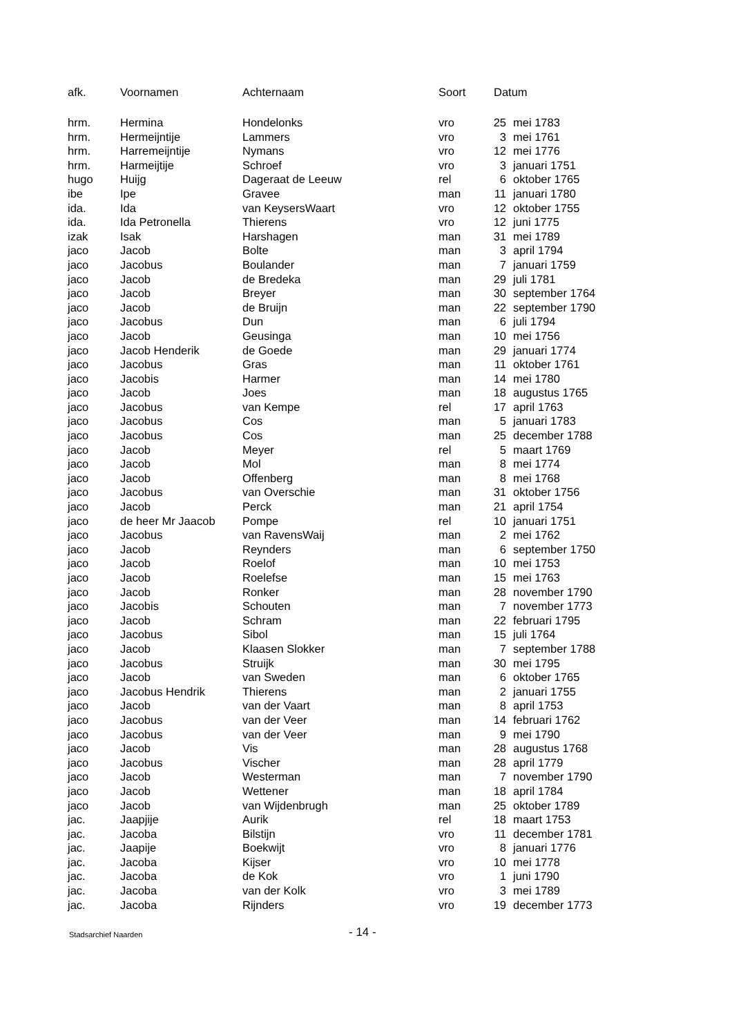| afk. | Voornamen | Achternaam | Soort | Datum | |
| --- | --- | --- | --- | --- | --- |
| hrm. | Hermina | Hondelonks | vro | 25 | mei 1783 |
| hrm. | Hermeijntije | Lammers | vro | 3 | mei 1761 |
| hrm. | Harremeijntije | Nymans | vro | 12 | mei 1776 |
| hrm. | Harmeijtije | Schroef | vro | 3 | januari 1751 |
| hugo | Huijg | Dageraat de Leeuw | rel | 6 | oktober 1765 |
| ibe | Ipe | Gravee | man | 11 | januari 1780 |
| ida. | Ida | van KeysersWaart | vro | 12 | oktober 1755 |
| ida. | Ida Petronella | Thierens | vro | 12 | juni 1775 |
| izak | Isak | Harshagen | man | 31 | mei 1789 |
| jaco | Jacob | Bolte | man | 3 | april 1794 |
| jaco | Jacobus | Boulander | man | 7 | januari 1759 |
| jaco | Jacob | de Bredeka | man | 29 | juli 1781 |
| jaco | Jacob | Breyer | man | 30 | september 1764 |
| jaco | Jacob | de Bruijn | man | 22 | september 1790 |
| jaco | Jacobus | Dun | man | 6 | juli 1794 |
| jaco | Jacob | Geusinga | man | 10 | mei 1756 |
| jaco | Jacob Henderik | de Goede | man | 29 | januari 1774 |
| jaco | Jacobus | Gras | man | 11 | oktober 1761 |
| jaco | Jacobis | Harmer | man | 14 | mei 1780 |
| jaco | Jacob | Joes | man | 18 | augustus 1765 |
| jaco | Jacobus | van Kempe | rel | 17 | april 1763 |
| jaco | Jacobus | Cos | man | 5 | januari 1783 |
| jaco | Jacobus | Cos | man | 25 | december 1788 |
| jaco | Jacob | Meyer | rel | 5 | maart 1769 |
| jaco | Jacob | Mol | man | 8 | mei 1774 |
| jaco | Jacob | Offenberg | man | 8 | mei 1768 |
| jaco | Jacobus | van Overschie | man | 31 | oktober 1756 |
| jaco | Jacob | Perck | man | 21 | april 1754 |
| jaco | de heer Mr Jaacob | Pompe | rel | 10 | januari 1751 |
| jaco | Jacobus | van RavensWaij | man | 2 | mei 1762 |
| jaco | Jacob | Reynders | man | 6 | september 1750 |
| jaco | Jacob | Roelof | man | 10 | mei 1753 |
| jaco | Jacob | Roelefse | man | 15 | mei 1763 |
| jaco | Jacob | Ronker | man | 28 | november 1790 |
| jaco | Jacobis | Schouten | man | 7 | november 1773 |
| jaco | Jacob | Schram | man | 22 | februari 1795 |
| jaco | Jacobus | Sibol | man | 15 | juli 1764 |
| jaco | Jacob | Klaasen Slokker | man | 7 | september 1788 |
| jaco | Jacobus | Struijk | man | 30 | mei 1795 |
| jaco | Jacob | van Sweden | man | 6 | oktober 1765 |
| jaco | Jacobus Hendrik | Thierens | man | 2 | januari 1755 |
| jaco | Jacob | van der Vaart | man | 8 | april 1753 |
| jaco | Jacobus | van der Veer | man | 14 | februari 1762 |
| jaco | Jacobus | van der Veer | man | 9 | mei 1790 |
| jaco | Jacob | Vis | man | 28 | augustus 1768 |
| jaco | Jacobus | Vischer | man | 28 | april 1779 |
| jaco | Jacob | Westerman | man | 7 | november 1790 |
| jaco | Jacob | Wettener | man | 18 | april 1784 |
| jaco | Jacob | van Wijdenbrugh | man | 25 | oktober 1789 |
| jac. | Jaapjije | Aurik | rel | 18 | maart 1753 |
| jac. | Jacoba | Bilstijn | vro | 11 | december 1781 |
| jac. | Jaapije | Boekwijt | vro | 8 | januari 1776 |
| jac. | Jacoba | Kijser | vro | 10 | mei 1778 |
| jac. | Jacoba | de Kok | vro | 1 | juni 1790 |
| jac. | Jacoba | van der Kolk | vro | 3 | mei 1789 |
| jac. | Jacoba | Rijnders | vro | 19 | december 1773 |
Stadsarchief Naarden - 14 -